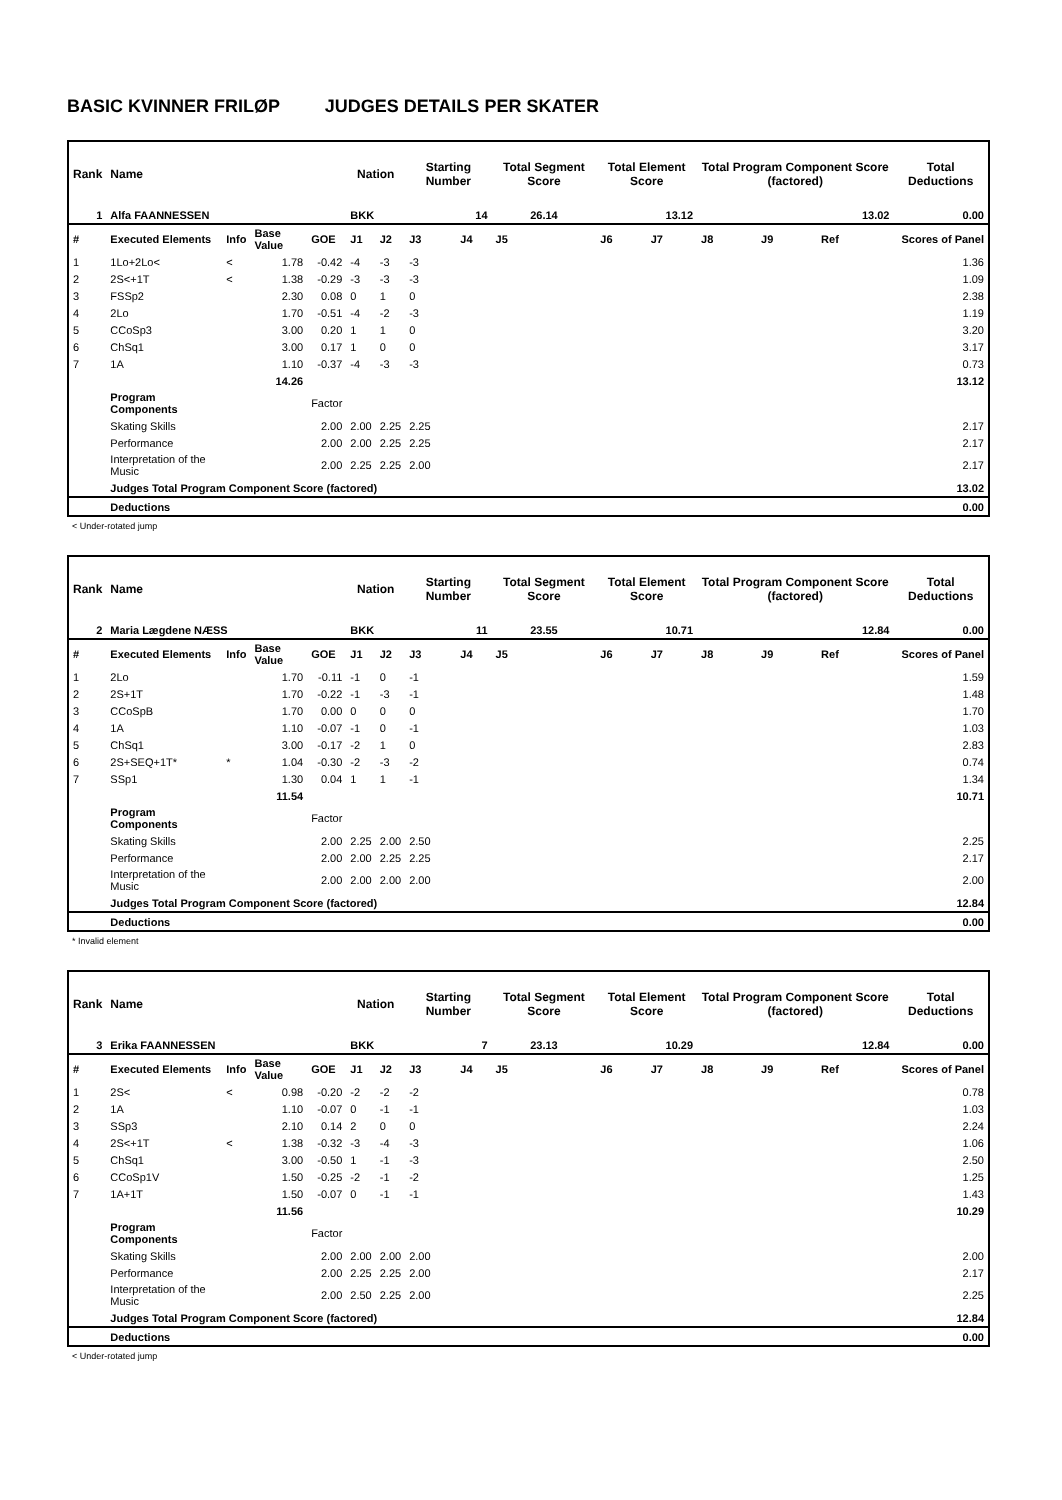BASIC KVINNER FRILØP JUDGES DETAILS PER SKATER
| Rank | Name | | | | Nation | | Starting Number | | Total Segment Score | Total Element Score | | Total Program Component Score (factored) | | | Total Deductions |
| --- | --- | --- | --- | --- | --- | --- | --- | --- | --- | --- | --- | --- | --- | --- | --- |
| 1 | Alfa FAANNESSEN | | | | BKK | | 14 | | 26.14 | 13.12 | | 13.02 | | | 0.00 |
| # | Executed Elements | Info | Base Value | GOE | J1 | J2 | J3 | J4 | J5 | J6 | J7 | J8 | J9 | Ref | Scores of Panel |
| 1 | 1Lo+2Lo< | < | 1.78 | -0.42 | -4 | -3 | -3 | | | | | | | | 1.36 |
| 2 | 2S<+1T | < | 1.38 | -0.29 | -3 | -3 | -3 | | | | | | | | 1.09 |
| 3 | FSSp2 | | 2.30 | 0.08 | 0 | 1 | 0 | | | | | | | | 2.38 |
| 4 | 2Lo | | 1.70 | -0.51 | -4 | -2 | -3 | | | | | | | | 1.19 |
| 5 | CCoSp3 | | 3.00 | 0.20 | 1 | 1 | 0 | | | | | | | | 3.20 |
| 6 | ChSq1 | | 3.00 | 0.17 | 1 | 0 | 0 | | | | | | | | 3.17 |
| 7 | 1A | | 1.10 | -0.37 | -4 | -3 | -3 | | | | | | | | 0.73 |
| | | | 14.26 | | | | | | | | | | | | 13.12 |
| | Program Components | | | Factor | | | | | | | | | | | |
| | Skating Skills | | | 2.00 | 2.00 | 2.25 | 2.25 | | | | | | | | 2.17 |
| | Performance | | | 2.00 | 2.00 | 2.25 | 2.25 | | | | | | | | 2.17 |
| | Interpretation of the Music | | | 2.00 | 2.25 | 2.25 | 2.00 | | | | | | | | 2.17 |
| | Judges Total Program Component Score (factored) | | | | | | | | | | | | | | 13.02 |
| | Deductions | | | | | | | | | | | | | | 0.00 |
< Under-rotated jump
| Rank | Name | | | | Nation | | Starting Number | | Total Segment Score | Total Element Score | | Total Program Component Score (factored) | | | Total Deductions |
| --- | --- | --- | --- | --- | --- | --- | --- | --- | --- | --- | --- | --- | --- | --- | --- |
| 2 | Maria Lægdene NÆSS | | | | BKK | | 11 | | 23.55 | 10.71 | | 12.84 | | | 0.00 |
| # | Executed Elements | Info | Base Value | GOE | J1 | J2 | J3 | J4 | J5 | J6 | J7 | J8 | J9 | Ref | Scores of Panel |
| 1 | 2Lo | | 1.70 | -0.11 | -1 | 0 | -1 | | | | | | | | 1.59 |
| 2 | 2S+1T | | 1.70 | -0.22 | -1 | -3 | -1 | | | | | | | | 1.48 |
| 3 | CCoSpB | | 1.70 | 0.00 | 0 | 0 | 0 | | | | | | | | 1.70 |
| 4 | 1A | | 1.10 | -0.07 | -1 | 0 | -1 | | | | | | | | 1.03 |
| 5 | ChSq1 | | 3.00 | -0.17 | -2 | 1 | 0 | | | | | | | | 2.83 |
| 6 | 2S+SEQ+1T* | * | 1.04 | -0.30 | -2 | -3 | -2 | | | | | | | | 0.74 |
| 7 | SSp1 | | 1.30 | 0.04 | 1 | 1 | -1 | | | | | | | | 1.34 |
| | | | 11.54 | | | | | | | | | | | | 10.71 |
| | Program Components | | | Factor | | | | | | | | | | | |
| | Skating Skills | | | 2.00 | 2.25 | 2.00 | 2.50 | | | | | | | | 2.25 |
| | Performance | | | 2.00 | 2.00 | 2.25 | 2.25 | | | | | | | | 2.17 |
| | Interpretation of the Music | | | 2.00 | 2.00 | 2.00 | 2.00 | | | | | | | | 2.00 |
| | Judges Total Program Component Score (factored) | | | | | | | | | | | | | | 12.84 |
| | Deductions | | | | | | | | | | | | | | 0.00 |
* Invalid element
| Rank | Name | | | | Nation | | Starting Number | | Total Segment Score | Total Element Score | | Total Program Component Score (factored) | | | Total Deductions |
| --- | --- | --- | --- | --- | --- | --- | --- | --- | --- | --- | --- | --- | --- | --- | --- |
| 3 | Erika FAANNESSEN | | | | BKK | | 7 | | 23.13 | 10.29 | | 12.84 | | | 0.00 |
| # | Executed Elements | Info | Base Value | GOE | J1 | J2 | J3 | J4 | J5 | J6 | J7 | J8 | J9 | Ref | Scores of Panel |
| 1 | 2S< | < | 0.98 | -0.20 | -2 | -2 | -2 | | | | | | | | 0.78 |
| 2 | 1A | | 1.10 | -0.07 | 0 | -1 | -1 | | | | | | | | 1.03 |
| 3 | SSp3 | | 2.10 | 0.14 | 2 | 0 | 0 | | | | | | | | 2.24 |
| 4 | 2S<+1T | < | 1.38 | -0.32 | -3 | -4 | -3 | | | | | | | | 1.06 |
| 5 | ChSq1 | | 3.00 | -0.50 | 1 | -1 | -3 | | | | | | | | 2.50 |
| 6 | CCoSp1V | | 1.50 | -0.25 | -2 | -1 | -2 | | | | | | | | 1.25 |
| 7 | 1A+1T | | 1.50 | -0.07 | 0 | -1 | -1 | | | | | | | | 1.43 |
| | | | 11.56 | | | | | | | | | | | | 10.29 |
| | Program Components | | | Factor | | | | | | | | | | | |
| | Skating Skills | | | 2.00 | 2.00 | 2.00 | 2.00 | | | | | | | | 2.00 |
| | Performance | | | 2.00 | 2.25 | 2.25 | 2.00 | | | | | | | | 2.17 |
| | Interpretation of the Music | | | 2.00 | 2.50 | 2.25 | 2.00 | | | | | | | | 2.25 |
| | Judges Total Program Component Score (factored) | | | | | | | | | | | | | | 12.84 |
| | Deductions | | | | | | | | | | | | | | 0.00 |
< Under-rotated jump